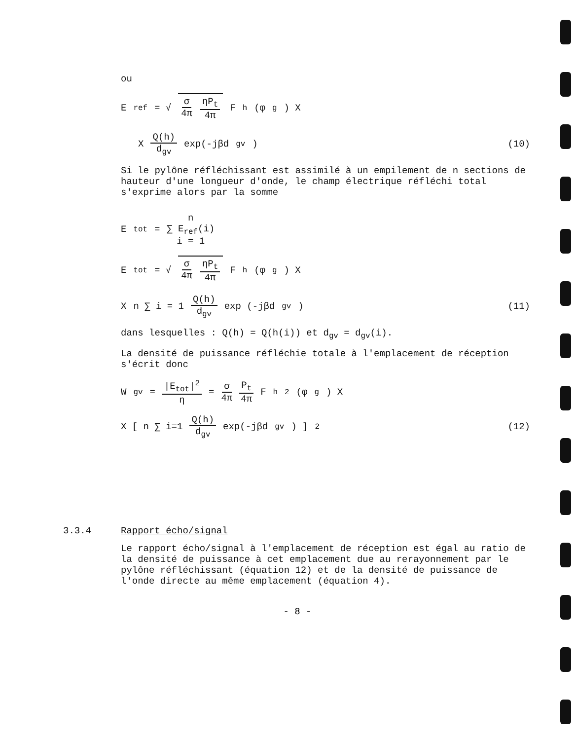ou
E<sub>ref</sub> = √ σ 4π ηP<sub>t</sub> 4π F<sub>h</sub>(φ<sub>g</sub>) X
X Q(h) d<sub>gv</sub> exp(-jβd<sub>gv</sub>) (10)
Si le pylône réfléchissant est assimilé à un empilement de n sections de hauteur d'une longueur d'onde, le champ électrique réfléchi total s'exprime alors par la somme
E<sub>tot</sub> = n ∑ E<sub>ref</sub>(i) i = 1
E<sub>tot</sub> = √ σ 4π ηP<sub>t</sub> 4π F<sub>h</sub>(φ<sub>g</sub>) X
X n ∑ i = 1 Q(h) d<sub>gv</sub> exp (-jβd<sub>gv</sub>) (11)
dans lesquelles : Q(h) = Q(h(i)) et d<sub>gv</sub> = d<sub>gv</sub>(i).
La densité de puissance réfléchie totale à l'emplacement de réception s'écrit donc
W<sub>gv</sub> = |E<sub>tot</sub>|<sup>2</sup> η = σ 4π P<sub>t</sub> 4π F<sub>h</sub><sup>2</sup>(φ<sub>g</sub>) X
X [ n ∑ i=1 Q(h) d<sub>gv</sub> exp(-jβd<sub>gv</sub>) ]<sup>2</sup> (12)
3.3.4 Rapport écho/signal
Le rapport écho/signal à l'emplacement de réception est égal au ratio de la densité de puissance à cet emplacement due au rerayonnement par le pylône réfléchissant (équation 12) et de la densité de puissance de l'onde directe au même emplacement (équation 4).
- 8 -